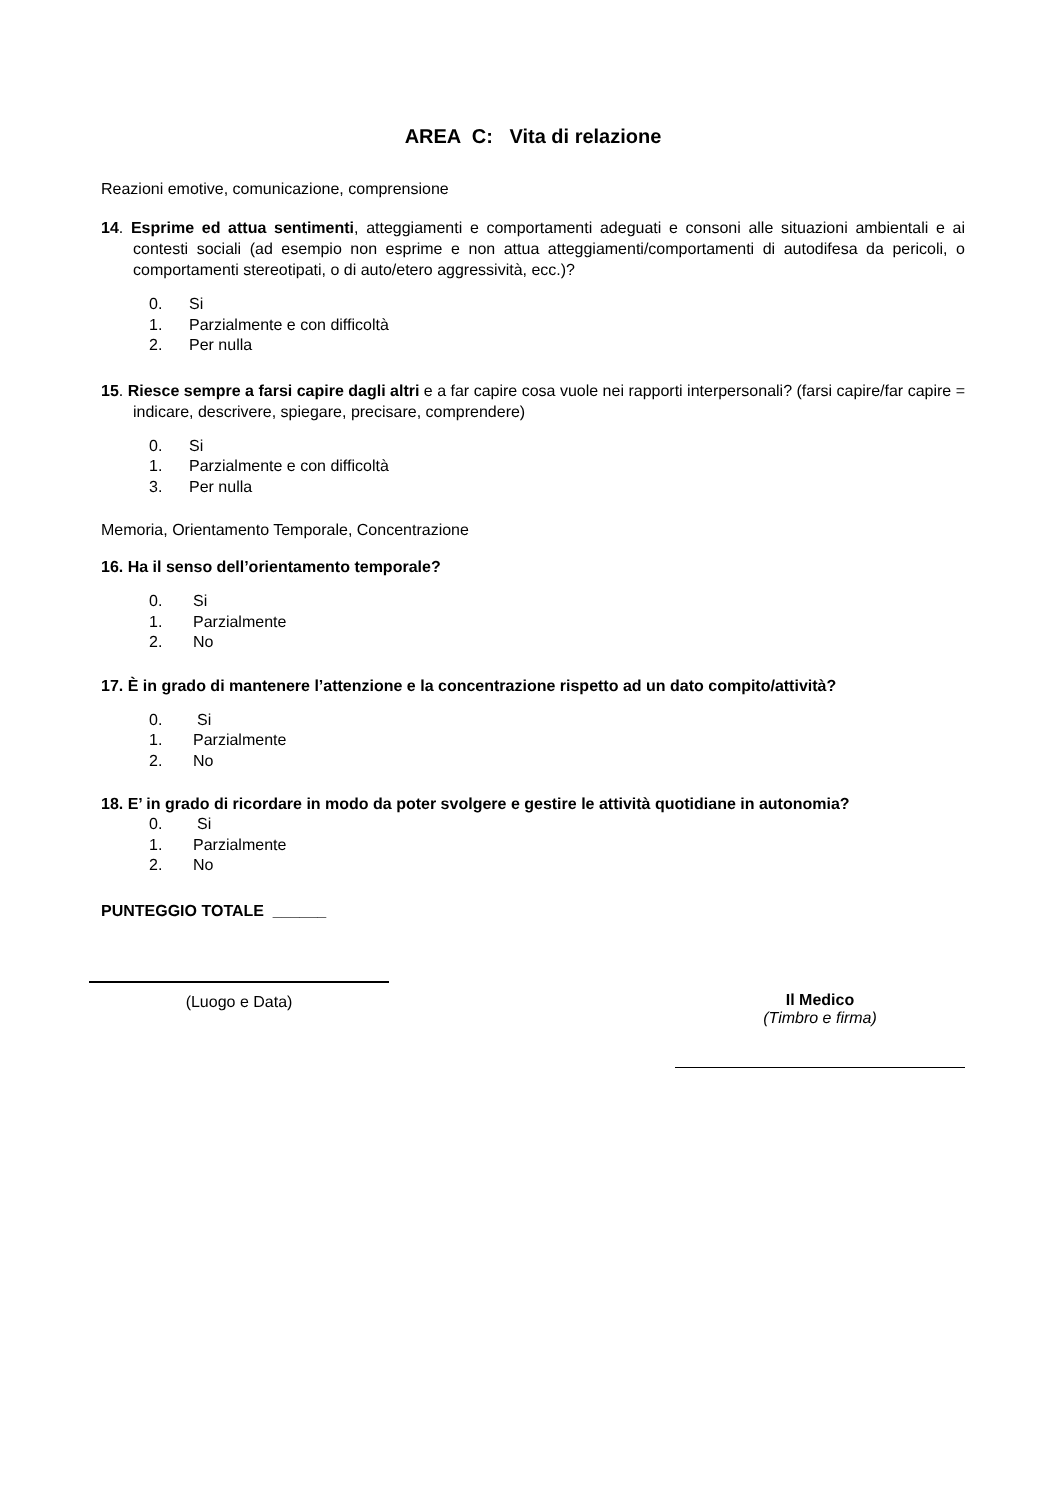AREA C: Vita di relazione
Reazioni emotive, comunicazione, comprensione
14. Esprime ed attua sentimenti, atteggiamenti e comportamenti adeguati e consoni alle situazioni ambientali e ai contesti sociali (ad esempio non esprime e non attua atteggiamenti/comportamenti di autodifesa da pericoli, o comportamenti stereotipati, o di auto/etero aggressività, ecc.)?
0. Si
1. Parzialmente e con difficoltà
2. Per nulla
15. Riesce sempre a farsi capire dagli altri e a far capire cosa vuole nei rapporti interpersonali? (farsi capire/far capire = indicare, descrivere, spiegare, precisare, comprendere)
0. Si
1. Parzialmente e con difficoltà
3. Per nulla
Memoria, Orientamento Temporale, Concentrazione
16. Ha il senso dell’orientamento temporale?
0. Si
1. Parzialmente
2. No
17. È in grado di mantenere l’attenzione e la concentrazione rispetto ad un dato compito/attività?
0. Si
1. Parzialmente
2. No
18. E’ in grado di ricordare in modo da poter svolgere e gestire le attività quotidiane in autonomia?
0. Si
1. Parzialmente
2. No
PUNTEGGIO TOTALE ______
(Luogo e Data) Il Medico
(Timbro e firma)